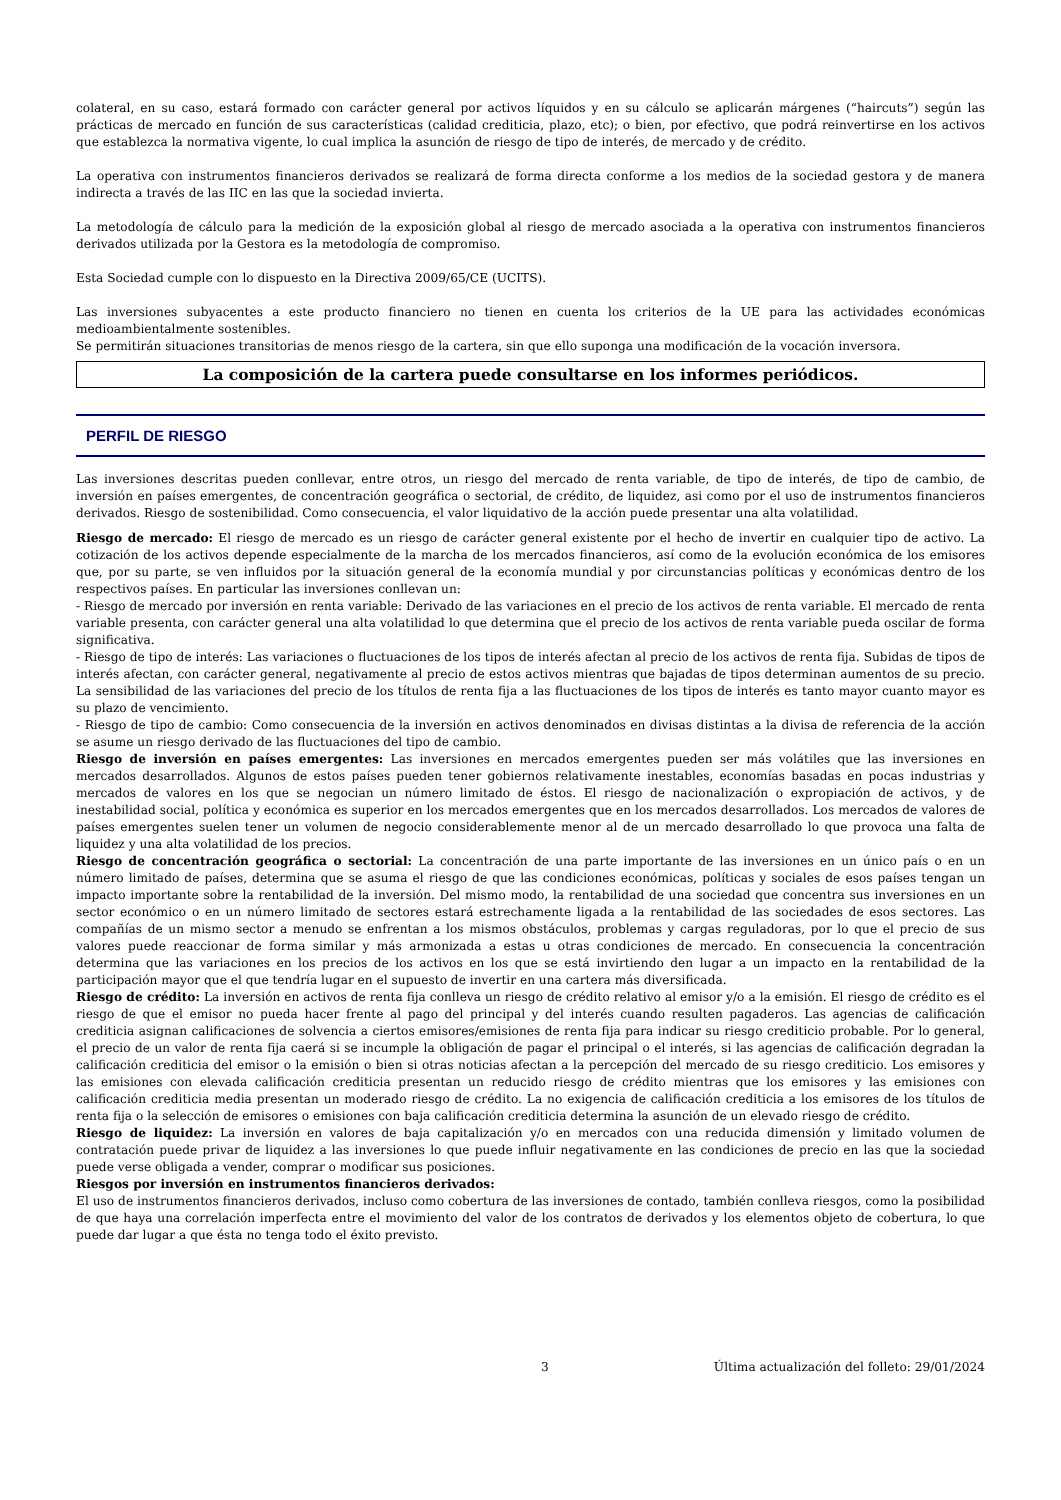colateral, en su caso, estará formado con carácter general por activos líquidos y en su cálculo se aplicarán márgenes (“haircuts”) según las prácticas de mercado en función de sus características (calidad crediticia, plazo, etc); o bien, por efectivo, que podrá reinvertirse en los activos que establezca la normativa vigente, lo cual implica la asunción de riesgo de tipo de interés, de mercado y de crédito.
La operativa con instrumentos financieros derivados se realizará de forma directa conforme a los medios de la sociedad gestora y de manera indirecta a través de las IIC en las que la sociedad invierta.
La metodología de cálculo para la medición de la exposición global al riesgo de mercado asociada a la operativa con instrumentos financieros derivados utilizada por la Gestora es la metodología de compromiso.
Esta Sociedad cumple con lo dispuesto en la Directiva 2009/65/CE (UCITS).
Las inversiones subyacentes a este producto financiero no tienen en cuenta los criterios de la UE para las actividades económicas medioambientalmente sostenibles.
Se permitirán situaciones transitorias de menos riesgo de la cartera, sin que ello suponga una modificación de la vocación inversora.
La composición de la cartera puede consultarse en los informes periódicos.
PERFIL DE RIESGO
Las inversiones descritas pueden conllevar, entre otros, un riesgo del mercado de renta variable, de tipo de interés, de tipo de cambio, de inversión en países emergentes, de concentración geográfica o sectorial, de crédito, de liquidez, asi como por el uso de instrumentos financieros derivados. Riesgo de sostenibilidad. Como consecuencia, el valor liquidativo de la acción puede presentar una alta volatilidad.
Riesgo de mercado: El riesgo de mercado es un riesgo de carácter general existente por el hecho de invertir en cualquier tipo de activo. La cotización de los activos depende especialmente de la marcha de los mercados financieros, así como de la evolución económica de los emisores que, por su parte, se ven influidos por la situación general de la economía mundial y por circunstancias políticas y económicas dentro de los respectivos países. En particular las inversiones conllevan un:
- Riesgo de mercado por inversión en renta variable: Derivado de las variaciones en el precio de los activos de renta variable. El mercado de renta variable presenta, con carácter general una alta volatilidad lo que determina que el precio de los activos de renta variable pueda oscilar de forma significativa.
- Riesgo de tipo de interés: Las variaciones o fluctuaciones de los tipos de interés afectan al precio de los activos de renta fija. Subidas de tipos de interés afectan, con carácter general, negativamente al precio de estos activos mientras que bajadas de tipos determinan aumentos de su precio. La sensibilidad de las variaciones del precio de los títulos de renta fija a las fluctuaciones de los tipos de interés es tanto mayor cuanto mayor es su plazo de vencimiento.
- Riesgo de tipo de cambio: Como consecuencia de la inversión en activos denominados en divisas distintas a la divisa de referencia de la acción se asume un riesgo derivado de las fluctuaciones del tipo de cambio.
Riesgo de inversión en países emergentes: Las inversiones en mercados emergentes pueden ser más volátiles que las inversiones en mercados desarrollados. Algunos de estos países pueden tener gobiernos relativamente inestables, economías basadas en pocas industrias y mercados de valores en los que se negocian un número limitado de éstos. El riesgo de nacionalización o expropiación de activos, y de inestabilidad social, política y económica es superior en los mercados emergentes que en los mercados desarrollados. Los mercados de valores de países emergentes suelen tener un volumen de negocio considerablemente menor al de un mercado desarrollado lo que provoca una falta de liquidez y una alta volatilidad de los precios.
Riesgo de concentración geográfica o sectorial: La concentración de una parte importante de las inversiones en un único país o en un número limitado de países, determina que se asuma el riesgo de que las condiciones económicas, políticas y sociales de esos países tengan un impacto importante sobre la rentabilidad de la inversión. Del mismo modo, la rentabilidad de una sociedad que concentra sus inversiones en un sector económico o en un número limitado de sectores estará estrechamente ligada a la rentabilidad de las sociedades de esos sectores. Las compañías de un mismo sector a menudo se enfrentan a los mismos obstáculos, problemas y cargas reguladoras, por lo que el precio de sus valores puede reaccionar de forma similar y más armonizada a estas u otras condiciones de mercado. En consecuencia la concentración determina que las variaciones en los precios de los activos en los que se está invirtiendo den lugar a un impacto en la rentabilidad de la participación mayor que el que tendría lugar en el supuesto de invertir en una cartera más diversificada.
Riesgo de crédito: La inversión en activos de renta fija conlleva un riesgo de crédito relativo al emisor y/o a la emisión. El riesgo de crédito es el riesgo de que el emisor no pueda hacer frente al pago del principal y del interés cuando resulten pagaderos. Las agencias de calificación crediticia asignan calificaciones de solvencia a ciertos emisores/emisiones de renta fija para indicar su riesgo crediticio probable. Por lo general, el precio de un valor de renta fija caerá si se incumple la obligación de pagar el principal o el interés, si las agencias de calificación degradan la calificación crediticia del emisor o la emisión o bien si otras noticias afectan a la percepción del mercado de su riesgo crediticio. Los emisores y las emisiones con elevada calificación crediticia presentan un reducido riesgo de crédito mientras que los emisores y las emisiones con calificación crediticia media presentan un moderado riesgo de crédito. La no exigencia de calificación crediticia a los emisores de los títulos de renta fija o la selección de emisores o emisiones con baja calificación crediticia determina la asunción de un elevado riesgo de crédito.
Riesgo de liquidez: La inversión en valores de baja capitalización y/o en mercados con una reducida dimensión y limitado volumen de contratación puede privar de liquidez a las inversiones lo que puede influir negativamente en las condiciones de precio en las que la sociedad puede verse obligada a vender, comprar o modificar sus posiciones.
Riesgos por inversión en instrumentos financieros derivados:
El uso de instrumentos financieros derivados, incluso como cobertura de las inversiones de contado, también conlleva riesgos, como la posibilidad de que haya una correlación imperfecta entre el movimiento del valor de los contratos de derivados y los elementos objeto de cobertura, lo que puede dar lugar a que ésta no tenga todo el éxito previsto.
3 Última actualización del folleto: 29/01/2024